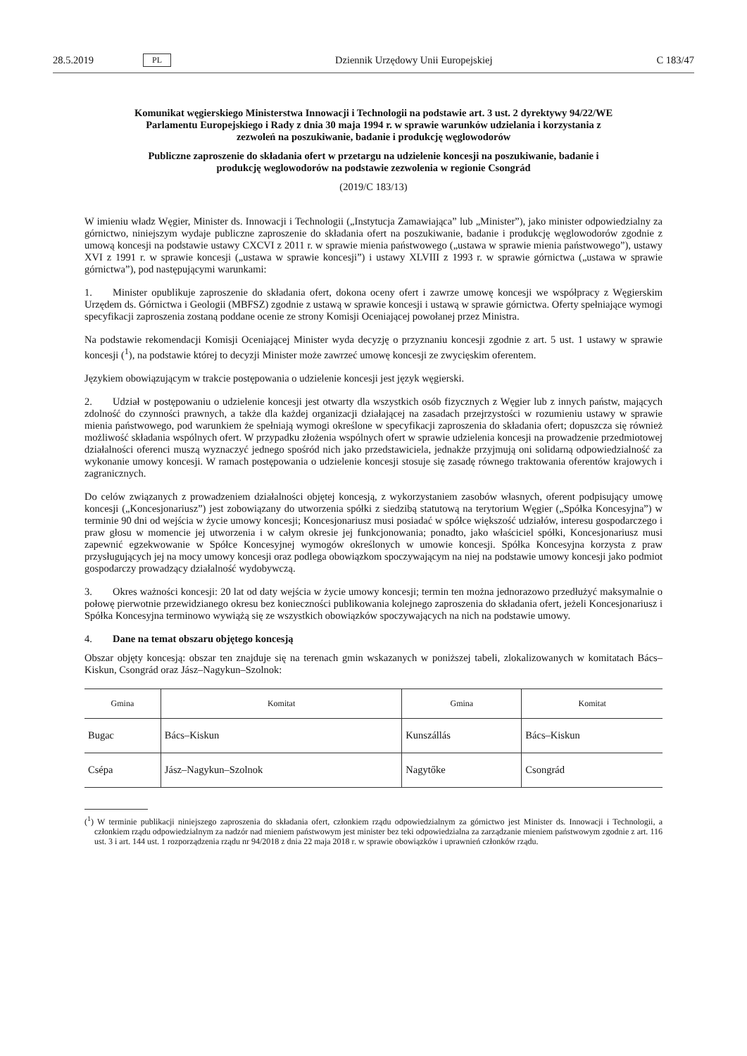28.5.2019 PL Dziennik Urzędowy Unii Europejskiej C 183/47
Komunikat węgierskiego Ministerstwa Innowacji i Technologii na podstawie art. 3 ust. 2 dyrektywy 94/22/WE Parlamentu Europejskiego i Rady z dnia 30 maja 1994 r. w sprawie warunków udzielania i korzystania z zezwoleń na poszukiwanie, badanie i produkcję węglowodorów
Publiczne zaproszenie do składania ofert w przetargu na udzielenie koncesji na poszukiwanie, badanie i produkcję weglowodorów na podstawie zezwolenia w regionie Csongrád
(2019/C 183/13)
W imieniu władz Węgier, Minister ds. Innowacji i Technologii („Instytucja Zamawiająca” lub „Minister”), jako minister odpowiedzialny za górnictwo, niniejszym wydaje publiczne zaproszenie do składania ofert na poszukiwanie, badanie i produkcję węglowodorów zgodnie z umową koncesji na podstawie ustawy CXCVI z 2011 r. w sprawie mienia pań­stwowego („ustawa w sprawie mienia państwowego”), ustawy XVI z 1991 r. w sprawie koncesji („ustawa w sprawie koncesji”) i ustawy XLVIII z 1993 r. w sprawie górnictwa („ustawa w sprawie górnictwa”), pod następującymi warunkami:
1. Minister opublikuje zaproszenie do składania ofert, dokona oceny ofert i zawrze umowę koncesji we współpracy z Węgierskim Urzędem ds. Górnictwa i Geologii (MBFSZ) zgodnie z ustawą w sprawie koncesji i ustawą w sprawie górnictwa. Oferty spełniające wymogi specyfikacji zaproszenia zostaną poddane ocenie ze strony Komisji Oceniającej powołanej przez Ministra.
Na podstawie rekomendacji Komisji Oceniającej Minister wyda decyzję o przyznaniu koncesji zgodnie z art. 5 ust. 1 ustawy w sprawie koncesji (<sup>1</sup>), na podstawie której to decyzji Minister może zawrzeć umowę koncesji ze zwycięskim oferentem.
Językiem obowiązującym w trakcie postępowania o udzielenie koncesji jest język węgierski.
2. Udział w postępowaniu o udzielenie koncesji jest otwarty dla wszystkich osób fizycznych z Węgier lub z innych państw, mających zdolność do czynności prawnych, a także dla każdej organizacji działającej na zasadach przejrzystości w rozumieniu ustawy w sprawie mienia państwowego, pod warunkiem że spełniają wymogi określone w specyfikacji zaproszenia do składania ofert; dopuszcza się również możliwość składania wspólnych ofert. W przypadku złożenia wspólnych ofert w sprawie udzielenia koncesji na prowadzenie przedmiotowej działalności oferenci muszą wyznaczyć jednego spośród nich jako przedstawiciela, jednakże przyjmują oni solidarną odpowiedzialność za wykonanie umowy koncesji. W ramach postępowania o udzielenie koncesji stosuje się zasadę równego traktowania oferentów krajowych i zagranicznych.
Do celów związanych z prowadzeniem działalności objętej koncesją, z wykorzystaniem zasobów własnych, oferent pod­pisujący umowę koncesji („Koncesjonariusz”) jest zobowiązany do utworzenia spółki z siedzibą statutową na terytorium Węgier („Spółka Koncesyjna”) w terminie 90 dni od wejścia w życie umowy koncesji; Koncesjonariusz musi posiadać w spółce większość udziałów, interesu gospodarczego i praw głosu w momencie jej utworzenia i w całym okresie jej funkcjonowania; ponadto, jako właściciel spółki, Koncesjonariusz musi zapewnić egzekwowanie w Spółce Koncesyjnej wymogów określonych w umowie koncesji. Spółka Koncesyjna korzysta z praw przysługujących jej na mocy umowy koncesji oraz podlega obowiązkom spoczywającym na niej na podstawie umowy koncesji jako podmiot gospodarczy prowadzący działalność wydobywczą.
3. Okres ważności koncesji: 20 lat od daty wejścia w życie umowy koncesji; termin ten można jednorazowo przedłu­żyć maksymalnie o połowę pierwotnie przewidzianego okresu bez konieczności publikowania kolejnego zaproszenia do składania ofert, jeżeli Koncesjonariusz i Spółka Koncesyjna terminowo wywiążą się ze wszystkich obowiązków spoczy­wających na nich na podstawie umowy.
4. Dane na temat obszaru objętego koncesją
Obszar objęty koncesją: obszar ten znajduje się na terenach gmin wskazanych w poniższej tabeli, zlokalizowanych w komitatach Bács–Kiskun, Csongrád oraz Jász–Nagykun–Szolnok:
| Gmina | Komitat | Gmina | Komitat |
| --- | --- | --- | --- |
| Bugac | Bács–Kiskun | Kunszállás | Bács–Kiskun |
| Csépa | Jász–Nagykun–Szolnok | Nagytőke | Csongrád |
(<sup>1</sup>) W terminie publikacji niniejszego zaproszenia do składania ofert, członkiem rządu odpowiedzialnym za górnictwo jest Minister ds. Innowacji i Technologii, a członkiem rządu odpowiedzialnym za nadzór nad mieniem państwowym jest minister bez teki odpowie­dzialna za zarządzanie mieniem państwowym zgodnie z art. 116 ust. 3 i art. 144 ust. 1 rozporządzenia rządu nr 94/2018 z dnia 22 maja 2018 r. w sprawie obowiązków i uprawnień członków rządu.